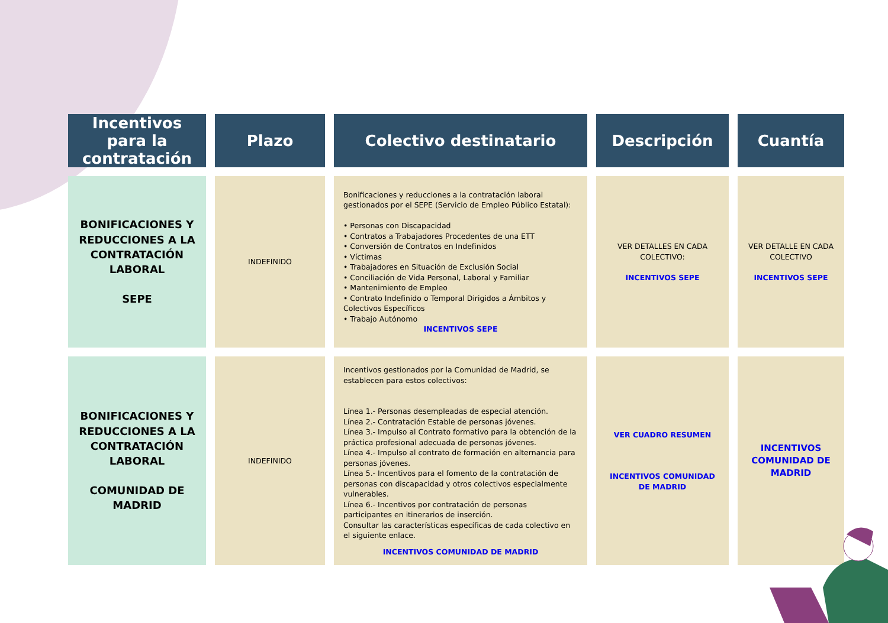| Incentivos para la contratación | Plazo | Colectivo destinatario | Descripción | Cuantía |
| --- | --- | --- | --- | --- |
| BONIFICACIONES Y REDUCCIONES A LA CONTRATACIÓN LABORAL SEPE | INDEFINIDO | Bonificaciones y reducciones a la contratación laboral gestionados por el SEPE (Servicio de Empleo Público Estatal): • Personas con Discapacidad • Contratos a Trabajadores Procedentes de una ETT • Conversión de Contratos en Indefinidos • Víctimas • Trabajadores en Situación de Exclusión Social • Conciliación de Vida Personal, Laboral y Familiar • Mantenimiento de Empleo • Contrato Indefinido o Temporal Dirigidos a Ámbitos y Colectivos Específicos • Trabajo Autónomo INCENTIVOS SEPE | VER DETALLES EN CADA COLECTIVO: INCENTIVOS SEPE | VER DETALLE EN CADA COLECTIVO INCENTIVOS SEPE |
| BONIFICACIONES Y REDUCCIONES A LA CONTRATACIÓN LABORAL COMUNIDAD DE MADRID | INDEFINIDO | Incentivos gestionados por la Comunidad de Madrid, se establecen para estos colectivos: Línea 1.- Personas desempleadas de especial atención. Línea 2.- Contratación Estable de personas jóvenes. Línea 3.- Impulso al Contrato formativo para la obtención de la práctica profesional adecuada de personas jóvenes. Línea 4.- Impulso al contrato de formación en alternancia para personas jóvenes. Línea 5.- Incentivos para el fomento de la contratación de personas con discapacidad y otros colectivos especialmente vulnerables. Línea 6.- Incentivos por contratación de personas participantes en itinerarios de inserción. Consultar las características específicas de cada colectivo en el siguiente enlace. INCENTIVOS COMUNIDAD DE MADRID | VER CUADRO RESUMEN INCENTIVOS COMUNIDAD DE MADRID | INCENTIVOS COMUNIDAD DE MADRID |